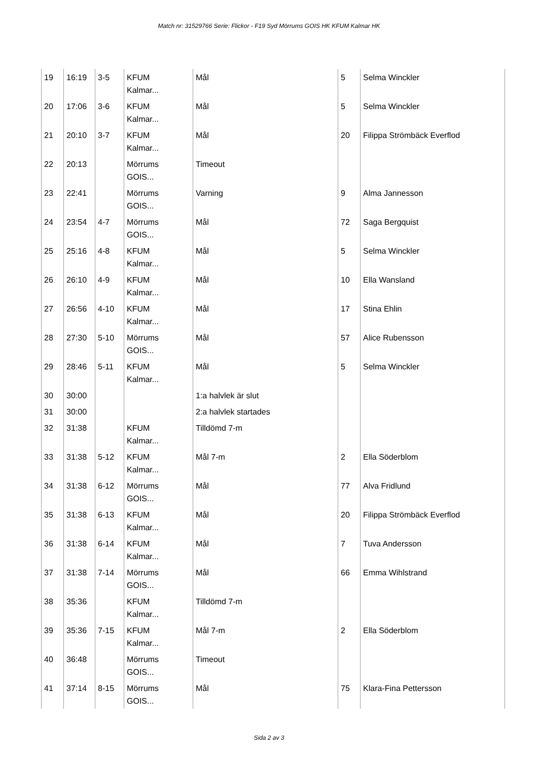Match nr: 31529766 Serie: Flickor - F19 Syd Mörrums GOIS HK KFUM Kalmar HK
| 19 | 16:19 | 3-5 | KFUM Kalmar... | Mål | 5 | Selma Winckler |
| 20 | 17:06 | 3-6 | KFUM Kalmar... | Mål | 5 | Selma Winckler |
| 21 | 20:10 | 3-7 | KFUM Kalmar... | Mål | 20 | Filippa Strömbäck Everflod |
| 22 | 20:13 | | Mörrums GOIS... | Timeout | | |
| 23 | 22:41 | | Mörrums GOIS... | Varning | 9 | Alma Jannesson |
| 24 | 23:54 | 4-7 | Mörrums GOIS... | Mål | 72 | Saga Bergquist |
| 25 | 25:16 | 4-8 | KFUM Kalmar... | Mål | 5 | Selma Winckler |
| 26 | 26:10 | 4-9 | KFUM Kalmar... | Mål | 10 | Ella Wansland |
| 27 | 26:56 | 4-10 | KFUM Kalmar... | Mål | 17 | Stina Ehlin |
| 28 | 27:30 | 5-10 | Mörrums GOIS... | Mål | 57 | Alice Rubensson |
| 29 | 28:46 | 5-11 | KFUM Kalmar... | Mål | 5 | Selma Winckler |
| 30 | 30:00 | | | 1:a halvlek är slut | | |
| 31 | 30:00 | | | 2:a halvlek startades | | |
| 32 | 31:38 | | KFUM Kalmar... | Tilldömd 7-m | | |
| 33 | 31:38 | 5-12 | KFUM Kalmar... | Mål 7-m | 2 | Ella Söderblom |
| 34 | 31:38 | 6-12 | Mörrums GOIS... | Mål | 77 | Alva Fridlund |
| 35 | 31:38 | 6-13 | KFUM Kalmar... | Mål | 20 | Filippa Strömbäck Everflod |
| 36 | 31:38 | 6-14 | KFUM Kalmar... | Mål | 7 | Tuva Andersson |
| 37 | 31:38 | 7-14 | Mörrums GOIS... | Mål | 66 | Emma Wihlstrand |
| 38 | 35:36 | | KFUM Kalmar... | Tilldömd 7-m | | |
| 39 | 35:36 | 7-15 | KFUM Kalmar... | Mål 7-m | 2 | Ella Söderblom |
| 40 | 36:48 | | Mörrums GOIS... | Timeout | | |
| 41 | 37:14 | 8-15 | Mörrums GOIS... | Mål | 75 | Klara-Fina Pettersson |
Sida 2 av 3